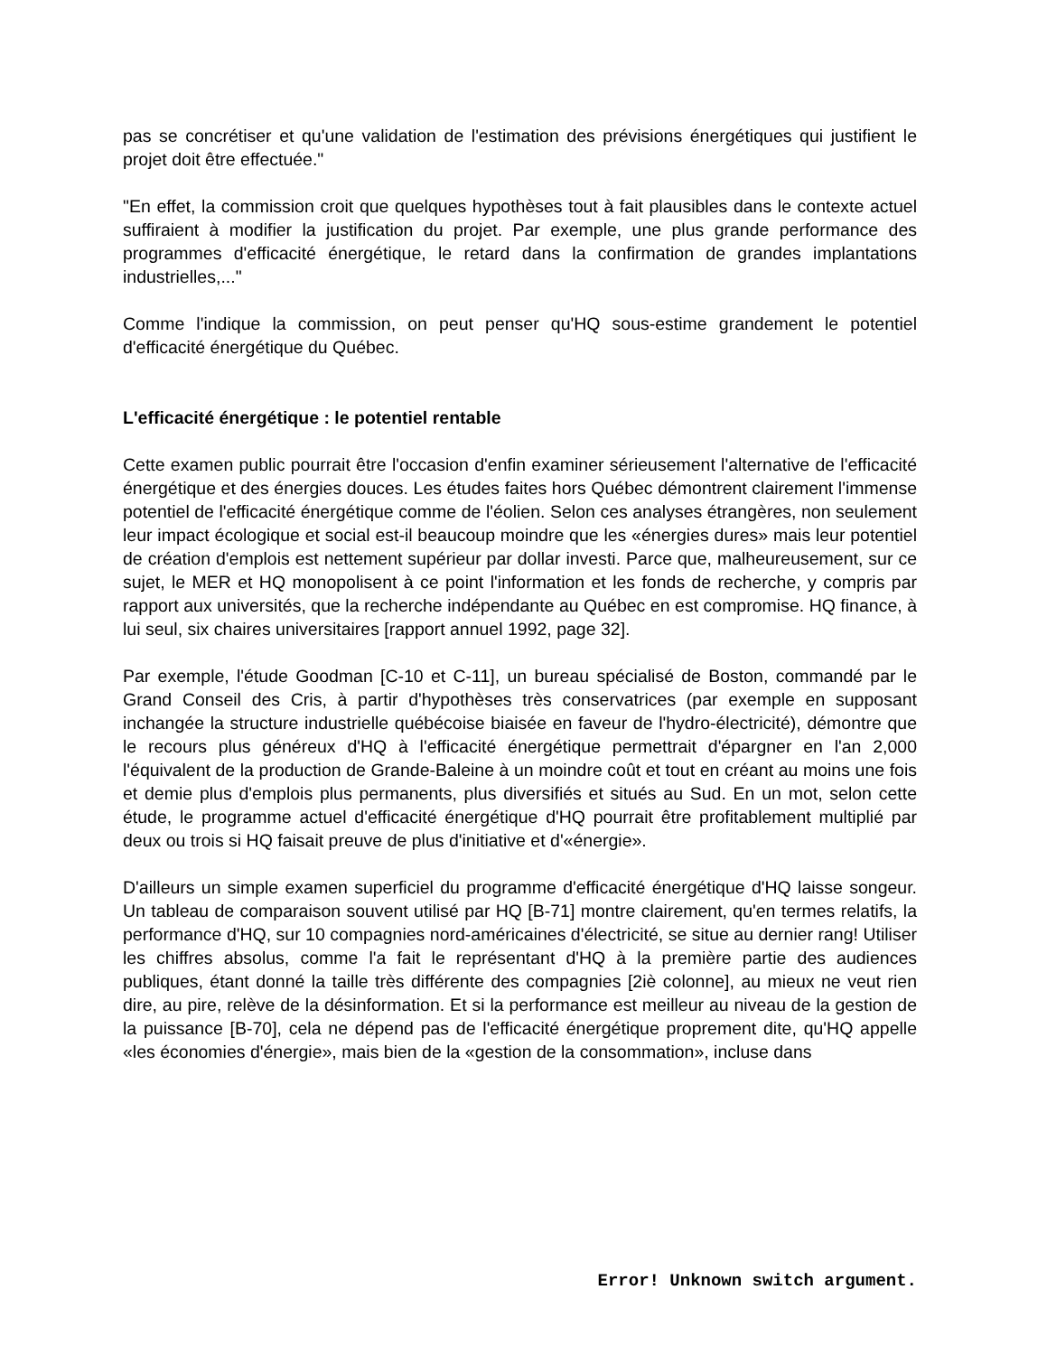pas se concrétiser et qu'une validation de l'estimation des prévisions énergétiques qui justifient le projet doit être effectuée."
"En effet, la commission croit que quelques hypothèses tout à fait plausibles dans le contexte actuel suffiraient à modifier la justification du projet. Par exemple, une plus grande performance des programmes d'efficacité énergétique, le retard dans la confirmation de grandes implantations industrielles,..."
Comme l'indique la commission, on peut penser qu'HQ sous-estime grandement le potentiel d'efficacité énergétique du Québec.
L'efficacité énergétique : le potentiel rentable
Cette examen public pourrait être l'occasion d'enfin examiner sérieusement l'alternative de l'efficacité énergétique et des énergies douces. Les études faites hors Québec démontrent clairement l'immense potentiel de l'efficacité énergétique comme de l'éolien. Selon ces analyses étrangères, non seulement leur impact écologique et social est-il beaucoup moindre que les «énergies dures» mais leur potentiel de création d'emplois est nettement supérieur par dollar investi. Parce que, malheureusement, sur ce sujet, le MER et HQ monopolisent à ce point l'information et les fonds de recherche, y compris par rapport aux universités, que la recherche indépendante au Québec en est compromise. HQ finance, à lui seul, six chaires universitaires [rapport annuel 1992, page 32].
Par exemple, l'étude Goodman [C-10 et C-11], un bureau spécialisé de Boston, commandé par le Grand Conseil des Cris, à partir d'hypothèses très conservatrices (par exemple en supposant inchangée la structure industrielle québécoise biaisée en faveur de l'hydro-électricité), démontre que le recours plus généreux d'HQ à l'efficacité énergétique permettrait d'épargner en l'an 2,000 l'équivalent de la production de Grande-Baleine à un moindre coût et tout en créant au moins une fois et demie plus d'emplois plus permanents, plus diversifiés et situés au Sud. En un mot, selon cette étude, le programme actuel d'efficacité énergétique d'HQ pourrait être profitablement multiplié par deux ou trois si HQ faisait preuve de plus d'initiative et d'«énergie».
D'ailleurs un simple examen superficiel du programme d'efficacité énergétique d'HQ laisse songeur. Un tableau de comparaison souvent utilisé par HQ [B-71] montre clairement, qu'en termes relatifs, la performance d'HQ, sur 10 compagnies nord-américaines d'électricité, se situe au dernier rang! Utiliser les chiffres absolus, comme l'a fait le représentant d'HQ à la première partie des audiences publiques, étant donné la taille très différente des compagnies [2iè colonne], au mieux ne veut rien dire, au pire, relève de la désinformation. Et si la performance est meilleur au niveau de la gestion de la puissance [B-70], cela ne dépend pas de l'efficacité énergétique proprement dite, qu'HQ appelle «les économies d'énergie», mais bien de la «gestion de la consommation», incluse dans
Error! Unknown switch argument.